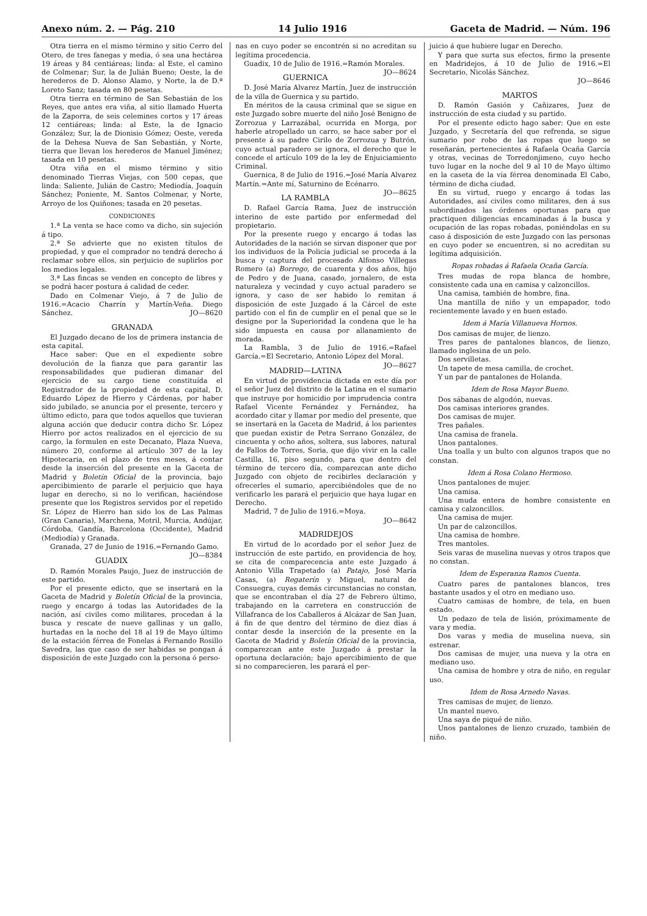Anexo núm. 2. — Pág. 210 14 Julio 1916 Gaceta de Madrid. — Núm. 196
Otra tierra en el mismo término y sitio Cerro del Otero, de tres fanegas y media, ó sea una hectárea 19 áreas y 84 centiáreas; linda: al Este, el camino de Colmenar; Sur, la de Julián Bueno; Oeste, la de herederos de D. Alonso Alamo, y Norte, la de D.ª Loreto Sanz; tasada en 80 pesetas.
Otra tierra en término de San Sebastián de los Reyes, que antes era viña, al sitio llamado Huerta de la Zaporra, de seis celemines cortos y 17 áreas 12 centiáreas; linda: al Este, la de Ignacio González; Sur, la de Dionisio Gómez; Oeste, vereda de la Dehesa Nueva de San Sebastián, y Norte, tierra que llevan los herederos de Manuel Jiménez; tasada en 10 pesetas.
Otra viña en el mismo término y sitio denominado Tierras Viejas, con 500 cepas, que linda: Saliente, Julián de Castro; Mediodía, Joaquín Sánchez; Poniente, M. Santos Colmenar, y Norte, Arroyo de los Quiñones; tasada en 20 pesetas.
CONDICIONES
1.ª La venta se hace como va dicho, sin sujeción á tipo.
2.ª Se advierte que no existen títulos de propiedad, y que el comprador no tendrá derecho á reclamar sobre ellos, sin perjuicio de suplirlos por los medios legales.
3.ª Las fincas se venden en concepto de libres y se podrá hacer postura á calidad de ceder.
Dado en Colmenar Viejo, á 7 de Julio de 1916.=Acacio Charrín y Martín-Veña. Diego Sánchez. JO—8620
GRANADA
El Juzgado decano de los de primera instancia de esta capital.
Hace saber: Que en el expediente sobre devolución de la fianza que para garantir las responsabilidades que pudieran dimanar del ejercicio de su cargo tiene constituída el Registrador de la propiedad de esta capital, D. Eduardo López de Hierro y Cárdenas, por haber sido jubilado, se anuncia por el presente, tercero y último edicto, para que todos aquellos que tuvieran alguna acción que deducir contra dicho Sr. López Hierro por actos realizados en el ejercicio de su cargo, la formulen en este Decanato, Plaza Nueva, número 20, conforme al artículo 307 de la ley Hipotecaria, en el plazo de tres meses, á contar desde la inserción del presente en la Gaceta de Madrid y Boletín Oficial de la provincia, bajo apercibimiento de pararle el perjuicio que haya lugar en derecho, si no lo verifican, haciéndose presente que los Registros servidos por el repetido Sr. López de Hierro han sido los de Las Palmas (Gran Canaria), Marchena, Motril, Murcia, Andújar, Córdoba, Gandía, Barcelona (Occidente), Madrid (Mediodía) y Granada.
Granada, 27 de Junio de 1916.=Fernando Gamo. JO—8384
GUADIX
D. Ramón Morales Paujo, Juez de instrucción de este partido.
Por el presente edicto, que se insertará en la Gaceta de Madrid y Boletín Oficial de la provincia, ruego y encargo á todas las Autoridades de la nación, así civiles como militares, procedan á la busca y rescate de nueve gallinas y un gallo, hurtadas en la noche del 18 al 19 de Mayo último de la estación férrea de Fonelas á Fernando Rosillo Savedra, las que caso de ser habidas se pongan á disposición de este Juzgado con la persona ó perso-
nas en cuyo poder se encontrén si no acreditan su legítima procedencia.
Guadix, 10 de Julio de 1916.=Ramón Morales. JO—8624
GUERNICA
D. José María Alvarez Martín, Juez de instrucción de la villa de Guernica y su partido.
En méritos de la causa criminal que se sigue en este Juzgado sobre muerte del niño José Benigno de Zorrozua y Larrazábal, ocurrida en Morga, por haberle atropellado un carro, se hace saber por el presente á su padre Cirilo de Zorrozua y Butrón, cuyo actual paradero se ignora, el derecho que le concede el artículo 109 de la ley de Enjuiciamiento Criminal.
Guernica, 8 de Julio de 1916.=José María Alvarez Martín.=Ante mí, Saturnino de Ecénarro. JO—8625
LA RAMBLA
D. Rafael García Rama, Juez de instrucción interino de este partido por enfermedad del propietario.
Por la presente ruego y encargo á todas las Autoridades de la nación se sirvan disponer que por los individuos de la Policía judicial se proceda á la busca y captura del procesado Alfonso Villegas Romero (a) Borrego, de cuarenta y dos años, hijo de Pedro y de Juana, casado, jornalero, de esta naturaleza y vecindad y cuyo actual paradero se ignora, y caso de ser habido lo remitan á disposición de este Juzgado á la Cárcel de este partido con el fin de cumplir en el penal que se le designe por la Superioridad la condena que le ha sido impuesta en causa por allanamiento de morada.
La Rambla, 3 de Julio de 1916.=Rafael García.=El Secretario, Antonio López del Moral. JO—8627
MADRID—LATINA
En virtud de providencia dictada en este día por el señor Juez del distrito de la Latina en el sumario que instruye por homicidio por imprudencia contra Rafael Vicente Fernández y Fernández, ha acordado citar y llamar por medio del presente, que se insertará en la Gaceta de Madrid, á los parientes que puedan existir de Petra Serrano González, de cincuenta y ocho años, soltera, sus labores, natural de Fallos de Torres, Soria, que dijo vivir en la calle Castilla, 16, piso segundo, para que dentro del término de tercero día, comparezcan ante dicho Juzgado con objeto de recibirles declaración y ofrecerles el sumario, apercibiéndoles que de no verificarlo les parará el perjuicio que haya lugar en Derecho.
Madrid, 7 de Julio de 1916.=Moya.
JO—8642
MADRIDEJOS
En virtud de lo acordado por el señor Juez de instrucción de este partido, en providencia de hoy, se cita de comparecencia ante este Juzgado á Antonio Villa Trapetado (a) Patajo, José María Casas, (a) Regaterín y Miguel, natural de Consuegra, cuyas demás circunstancias no constan, que se encontraban el día 27 de Febrero último, trabajando en la carretera en construcción de Villafranca de los Caballeros á Alcázar de San Juan, á fin de que dentro del término de diez días á contar desde la inserción de la presente en la Gaceta de Madrid y Boletín Oficial de la provincia, comparezcan ante este Juzgado á prestar la oportuna declaración; bajo apercibimiento de que si no comparecieren, les parará el per-
juicio á que hubiere lugar en Derecho.
Y para que surta sus efectos, firmo la presente en Madridejos, á 10 de Julio de 1916.=El Secretario, Nicolás Sánchez.
JO—8646
MARTOS
D. Ramón Gasión y Cañizares, Juez de instrucción de esta ciudad y su partido.
Por el presente edicto hago saber: Que en este Juzgado, y Secretaría del que refrenda, se sigue sumario por robo de las ropas que luego se reseñarán, pertenecientes á Rafaela Ocaña García y otras, vecinas de Torredonjimeno, cuyo hecho tuvo lugar en la noche del 9 al 10 de Mayo último en la caseta de la vía férrea denominada El Cabo, término de dicha ciudad.
En su virtud, ruego y encargo á todas las Autoridades, así civiles como militares, den á sus subordinados las órdenes oportunas para que practiquen diligencias encaminadas á la busca y ocupación de las ropas robadas, poniéndolas en su caso á disposición de este Juzgado con las personas en cuyo poder se encuentren, si no acreditan su legítima adquisición.
Ropas robadas á Rafaela Ocaña García.
Tres mudas de ropa blanca de hombre, consistente cada una en camisa y calzoncillos.
Una camisa, también de hombre, fina.
Una mantilla de niño y un empapador, todo recientemente lavado y en buen estado.
Idem á María Villanueva Hornos.
Dos camisas de mujer, de lienzo.
Tres pares de pantalones blancos, de lienzo, llamado inglesina de un pelo.
Dos servilletas.
Un tapete de mesa camilla, de crochet.
Y un par de pantalones de Holanda.
Idem de Rosa Mayor Bueno.
Dos sábanas de algodón, nuevas.
Dos camisas interiores grandes.
Dos camisas de mujer.
Tres pañales.
Una camisa de franela.
Unos pantalones.
Una toalla y un bulto con algunos trapos que no constan.
Idem á Rosa Colano Hermoso.
Unos pantalones de mujer.
Una camisa.
Una muda entera de hombre consistente en camisa y calzoncillos.
Una camisa de mujer.
Un par de calzoncillos.
Una camisa de hombre.
Tres mantoles.
Seis varas de muselina nuevas y otros trapos que no constan.
Idem de Esperanza Ramos Cuenta.
Cuatro pares de pantalones blancos, tres bastante usados y el otro en mediano uso.
Cuatro camisas de hombre, de tela, en buen estado.
Un pedazo de tela de lisión, próximamente de vara y media.
Dos varas y media de muselina nueva, sin estrenar.
Dos camisas de mujer, una nueva y la otra en mediano uso.
Una camisa de hombre y otra de niño, en regular uso.
Idem de Rosa Arnedo Navas.
Tres camisas de mujer, de lienzo.
Un mantel nuevo.
Una saya de piqué de niño.
Unos pantalones de lienzo cruzado, también de niño.